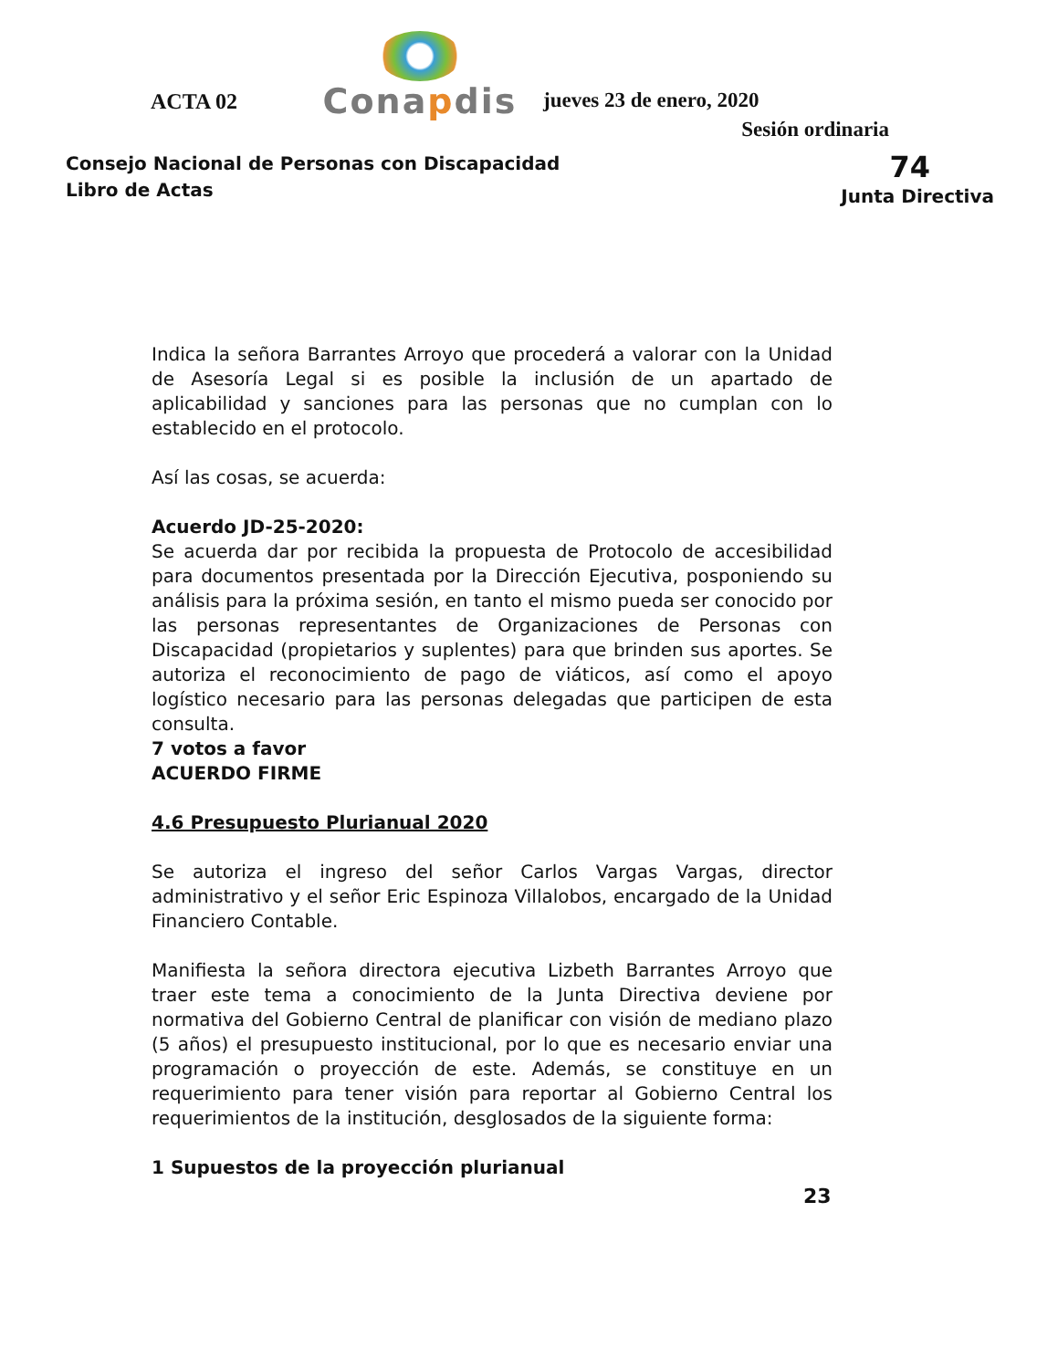ACTA 02
Conapdis
jueves 23 de enero, 2020
Sesión ordinaria
Consejo Nacional de Personas con Discapacidad
Libro de Actas
74
Junta Directiva
Indica la señora Barrantes Arroyo que procederá a valorar con la Unidad de Asesoría Legal si es posible la inclusión de un apartado de aplicabilidad y sanciones para las personas que no cumplan con lo establecido en el protocolo.
Así las cosas, se acuerda:
Acuerdo JD-25-2020:
Se acuerda dar por recibida la propuesta de Protocolo de accesibilidad para documentos presentada por la Dirección Ejecutiva, posponiendo su análisis para la próxima sesión, en tanto el mismo pueda ser conocido por las personas representantes de Organizaciones de Personas con Discapacidad (propietarios y suplentes) para que brinden sus aportes. Se autoriza el reconocimiento de pago de viáticos, así como el apoyo logístico necesario para las personas delegadas que participen de esta consulta.
7 votos a favor
ACUERDO FIRME
4.6 Presupuesto Plurianual 2020
Se autoriza el ingreso del señor Carlos Vargas Vargas, director administrativo y el señor Eric Espinoza Villalobos, encargado de la Unidad Financiero Contable.
Manifiesta la señora directora ejecutiva Lizbeth Barrantes Arroyo que traer este tema a conocimiento de la Junta Directiva deviene por normativa del Gobierno Central de planificar con visión de mediano plazo (5 años) el presupuesto institucional, por lo que es necesario enviar una programación o proyección de este. Además, se constituye en un requerimiento para tener visión para reportar al Gobierno Central los requerimientos de la institución, desglosados de la siguiente forma:
1 Supuestos de la proyección plurianual
23